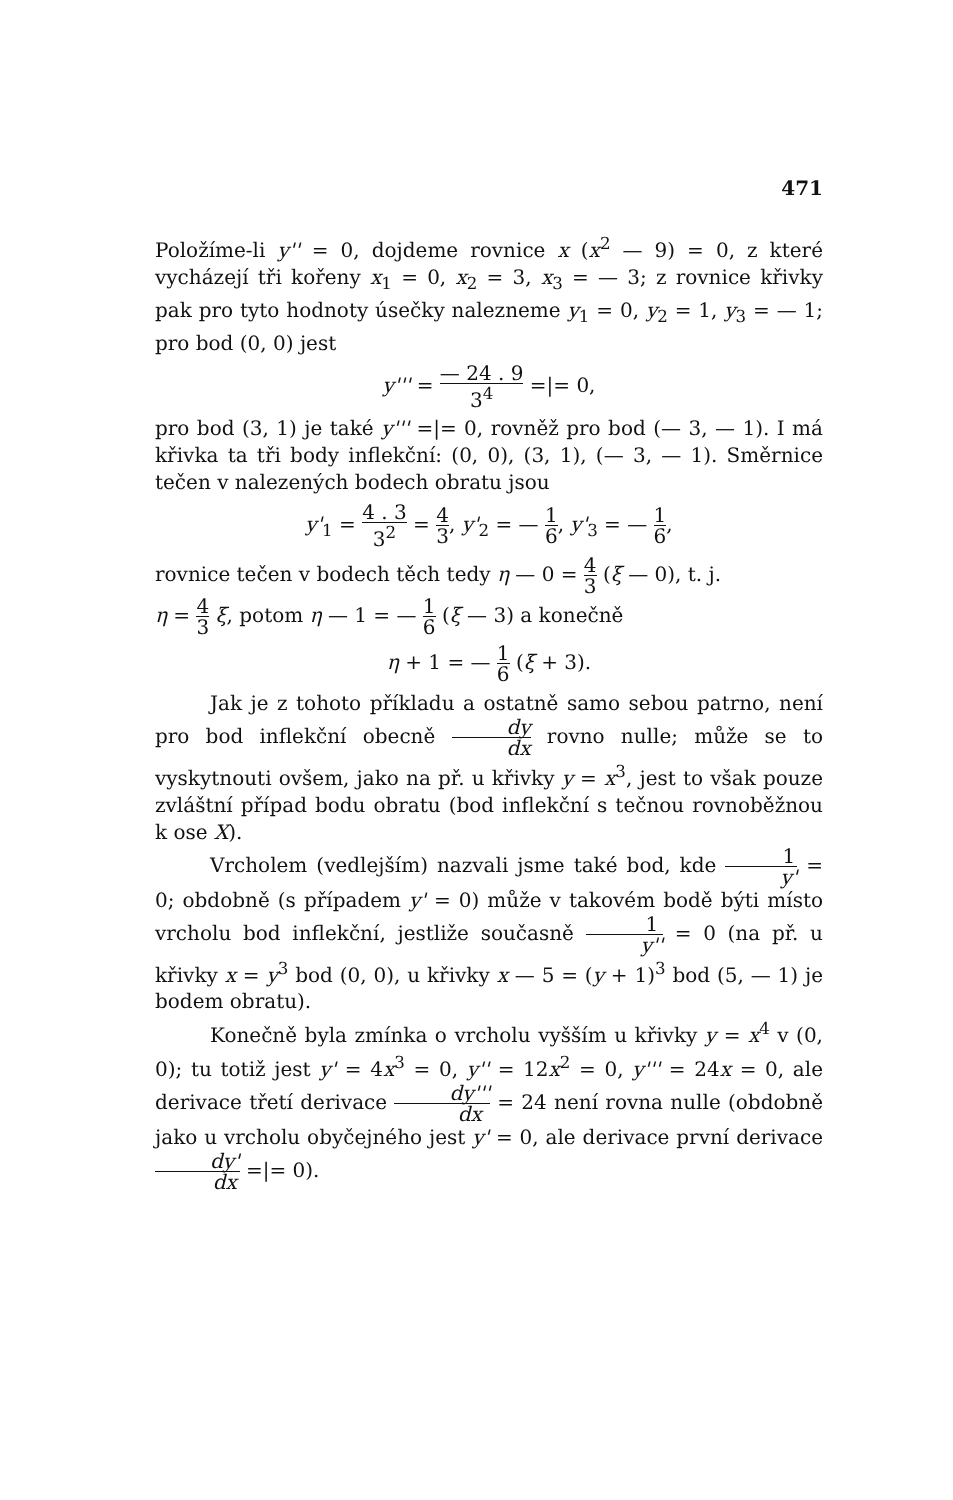471
Položíme-li y'' = 0, dojdeme rovnice x (x<sup>2</sup> — 9) = 0, z které vycházejí tři kořeny x<sub>1</sub> = 0, x<sub>2</sub> = 3, x<sub>3</sub> = — 3; z rovnice křivky pak pro tyto hodnoty úsečky nalezneme y<sub>1</sub> = 0, y<sub>2</sub> = 1, y<sub>3</sub> = — 1; pro bod (0, 0) jest
y''' = — 24 . 9 3<sup>4</sup> =|= 0,
pro bod (3, 1) je také y''' =|= 0, rovněž pro bod (— 3, — 1). I má křivka ta tři body inflekční: (0, 0), (3, 1), (— 3, — 1). Směrnice tečen v nalezených bodech obratu jsou
y'<sub>1</sub> = 4 . 3 3<sup>2</sup> = 4 3, y'<sub>2</sub> = — 1 6, y'<sub>3</sub> = — 1 6,
rovnice tečen v bodech těch tedy η — 0 = 4 3 (ξ — 0), t. j.
η = 4 3 ξ, potom η — 1 = — 1 6 (ξ — 3) a konečně
η + 1 = — 1 6 (ξ + 3).
Jak je z tohoto příkladu a ostatně samo sebou patrno, není pro bod inflekční obecně dy dx rovno nulle; může se to vyskytnouti ovšem, jako na př. u křivky y = x<sup>3</sup>, jest to však pouze zvláštní případ bodu obratu (bod inflekční s tečnou rovnoběžnou k ose X).
Vrcholem (vedlejším) nazvali jsme také bod, kde 1 y' = 0; obdobně (s případem y' = 0) může v takovém bodě býti místo vrcholu bod inflekční, jestliže současně 1 y'' = 0 (na př. u křivky x = y<sup>3</sup> bod (0, 0), u křivky x — 5 = (y + 1)<sup>3</sup> bod (5, — 1) je bodem obratu).
Konečně byla zmínka o vrcholu vyšším u křivky y = x<sup>4</sup> v (0, 0); tu totiž jest y' = 4x<sup>3</sup> = 0, y'' = 12x<sup>2</sup> = 0, y''' = 24x = 0, ale derivace třetí derivace dy''' dx = 24 není rovna nulle (obdobně jako u vrcholu obyčejného jest y' = 0, ale derivace první derivace dy' dx =|= 0).